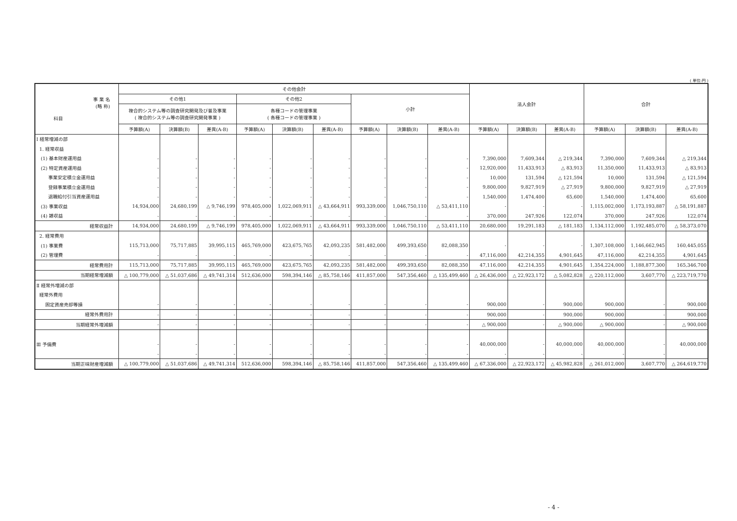( 単位:円 )
| 事 業 名 (略 称) 科目 | その他会計 | | | | | | | | | 法人会計 | | | 合計 | | |
| --- | --- | --- | --- | --- | --- | --- | --- | --- | --- | --- | --- | --- | --- | --- | --- |
| | その他1 | | | その他2 | | | 小計 | | | | | | | | |
| | 複合的システム等の調査研究開発及び普及事業 ( 複合的システム等の調査研究開発事業 ) | | | 各種コードの管理事業 ( 各種コードの管理事業 ) | | | | | | | | | | | |
| | 予算額(A) | 決算額(B) | 差異(A-B) | 予算額(A) | 決算額(B) | 差異(A-B) | 予算額(A) | 決算額(B) | 差異(A-B) | 予算額(A) | 決算額(B) | 差異(A-B) | 予算額(A) | 決算額(B) | 差異(A-B) |
| Ⅰ 経常増減の部 | | | | | | | | | | | | | | | |
| 1. 経常収益 | | | | | | | | | | | | | | | |
| (1) 基本財産運用益 | - | - | - | - | - | - | - | - | - | 7,390,000 | 7,609,344 | △ 219,344 | 7,390,000 | 7,609,344 | △ 219,344 |
| (2) 特定資産運用益 | - | - | - | - | - | - | - | - | - | 12,920,000 | 11,433,913 | △ 83,913 | 11,350,000 | 11,433,913 | △ 83,913 |
| 事業安定積立金運用益 | - | - | - | - | - | - | - | - | - | 10,000 | 131,594 | △ 121,594 | 10,000 | 131,594 | △ 121,594 |
| 登録事業積立金運用益 | - | - | - | - | - | - | - | - | - | 9,800,000 | 9,827,919 | △ 27,919 | 9,800,000 | 9,827,919 | △ 27,919 |
| 退職給付引当資産運用益 | - | - | - | - | - | - | - | - | - | 1,540,000 | 1,474,400 | 65,600 | 1,540,000 | 1,474,400 | 65,600 |
| (3) 事業収益 | 14,934,000 | 24,680,199 | △ 9,746,199 | 978,405,000 | 1,022,069,911 | △ 43,664,911 | 993,339,000 | 1,046,750,110 | △ 53,411,110 | - | - | - | 1,115,002,000 | 1,173,193,887 | △ 58,191,887 |
| (4) 雑収益 | - | - | - | - | - | - | - | - | - | 370,000 | 247,926 | 122,074 | 370,000 | 247,926 | 122,074 |
| 経常収益計 | 14,934,000 | 24,680,199 | △ 9,746,199 | 978,405,000 | 1,022,069,911 | △ 43,664,911 | 993,339,000 | 1,046,750,110 | △ 53,411,110 | 20,680,000 | 19,291,183 | △ 181,183 | 1,134,112,000 | 1,192,485,070 | △ 58,373,070 |
| 2. 経常費用 | | | | | | | | | | | | | | | |
| (1) 事業費 | 115,713,000 | 75,717,885 | 39,995,115 | 465,769,000 | 423,675,765 | 42,093,235 | 581,482,000 | 499,393,650 | 82,088,350 | - | - | - | 1,307,108,000 | 1,146,662,945 | 160,445,055 |
| (2) 管理費 | - | - | - | - | - | - | - | - | - | 47,116,000 | 42,214,355 | 4,901,645 | 47,116,000 | 42,214,355 | 4,901,645 |
| 経常費用計 | 115,713,000 | 75,717,885 | 39,995,115 | 465,769,000 | 423,675,765 | 42,093,235 | 581,482,000 | 499,393,650 | 82,088,350 | 47,116,000 | 42,214,355 | 4,901,645 | 1,354,224,000 | 1,188,877,300 | 165,346,700 |
| 当期経常増減額 | △ 100,779,000 | △ 51,037,686 | △ 49,741,314 | 512,636,000 | 598,394,146 | △ 85,758,146 | 411,857,000 | 547,356,460 | △ 135,499,460 | △ 26,436,000 | △ 22,923,172 | △ 5,082,828 | △ 220,112,000 | 3,607,770 | △ 223,719,770 |
| Ⅱ 経常外増減の部 | | | | | | | | | | | | | | | |
| 経常外費用 | | | | | | | | | | | | | | | |
| 固定資産売却等損 | - | - | - | - | - | - | - | - | - | 900,000 | - | 900,000 | 900,000 | - | 900,000 |
| 経常外費用計 | - | - | - | - | - | - | - | - | - | 900,000 | - | 900,000 | 900,000 | - | 900,000 |
| 当期経常外増減額 | - | - | - | - | - | - | - | - | - | △ 900,000 | - | △ 900,000 | △ 900,000 | - | △ 900,000 |
| Ⅲ 予備費 | - | - | - | - | - | - | - | - | - | 40,000,000 | - | 40,000,000 | 40,000,000 | - | 40,000,000 |
| | - | - | - | - | - | - | - | - | - | - | - | - | - | - | |
| 当期正味財産増減額 | △ 100,779,000 | △ 51,037,686 | △ 49,741,314 | 512,636,000 | 598,394,146 | △ 85,758,146 | 411,857,000 | 547,356,460 | △ 135,499,460 | △ 67,336,000 | △ 22,923,172 | △ 45,982,828 | △ 261,012,000 | 3,607,770 | △ 264,619,770 |
- 4 -